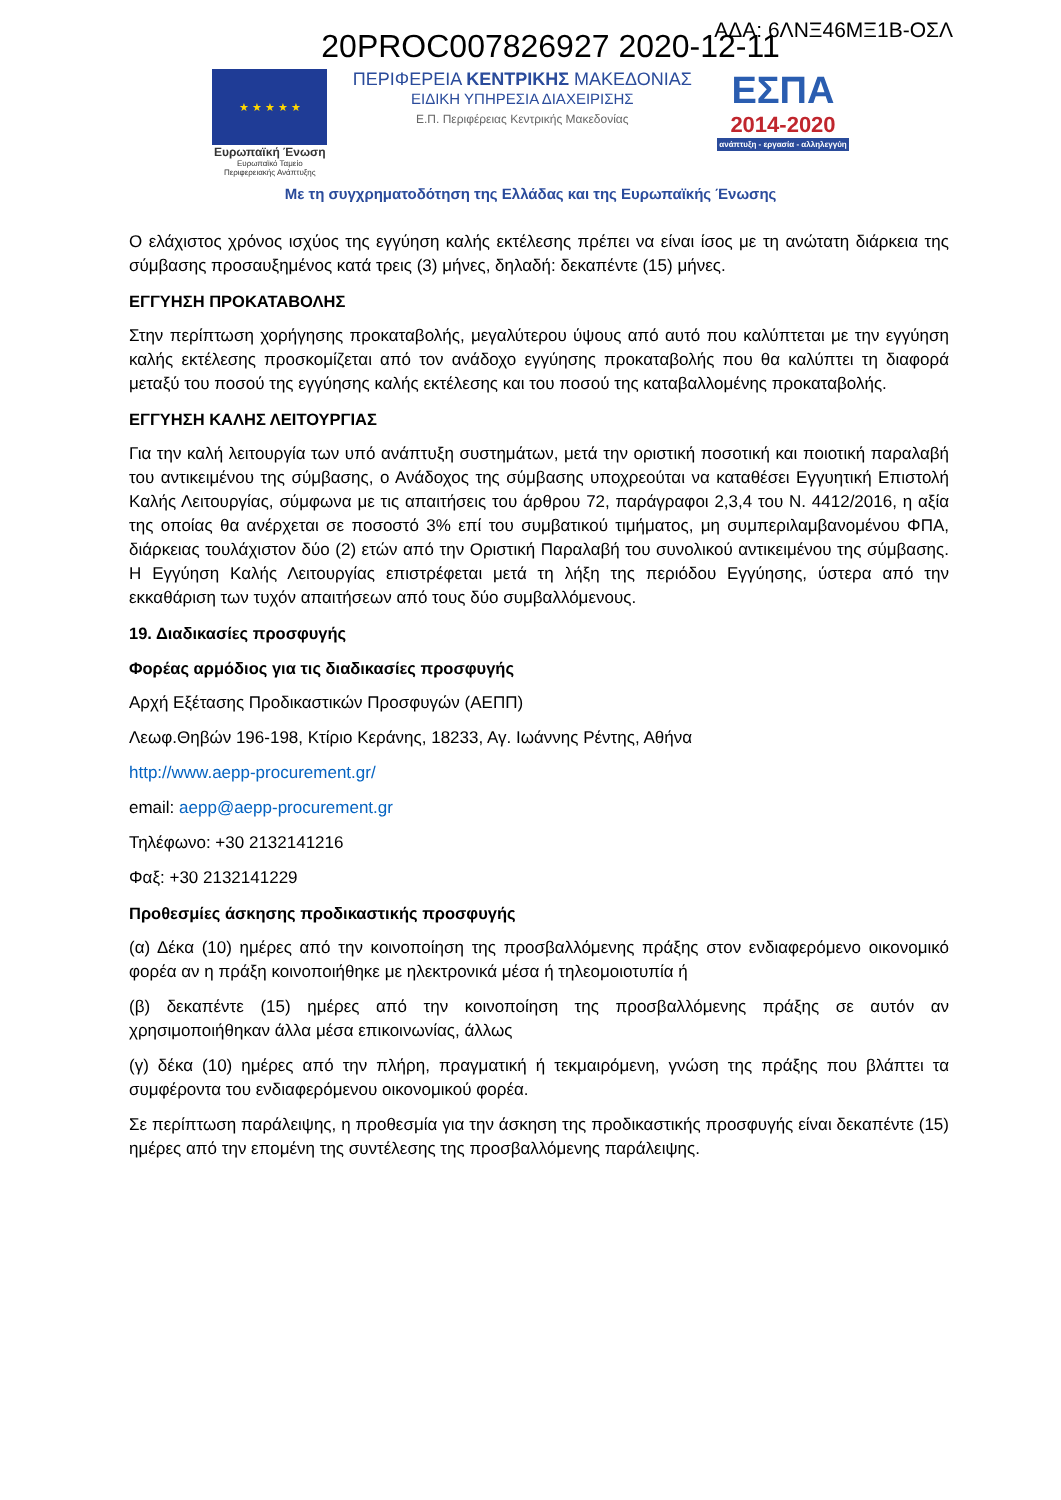ΑΔΑ: 6ΛΝΞ46ΜΞ1Β-ΟΣΛ
20PROC007826927 2020-12-11
★ ★ ★ ★ ★
Ευρωπαϊκή Ένωση
Ευρωπαϊκό Ταμείο
Περιφερειακής Ανάπτυξης
ΠΕΡΙΦΕΡΕΙΑ ΚΕΝΤΡΙΚΗΣ ΜΑΚΕΔΟΝΙΑΣ
ΕΙΔΙΚΗ ΥΠΗΡΕΣΙΑ ΔΙΑΧΕΙΡΙΣΗΣ
Ε.Π. Περιφέρειας Κεντρικής Μακεδονίας
ΕΣΠΑ
2014-2020
ανάπτυξη - εργασία - αλληλεγγύη
Με τη συγχρηματοδότηση της Ελλάδας και της Ευρωπαϊκής Ένωσης
Ο ελάχιστος χρόνος ισχύος της εγγύηση καλής εκτέλεσης πρέπει να είναι ίσος με τη ανώτατη διάρκεια της σύμβασης προσαυξημένος κατά τρεις (3) μήνες, δηλαδή: δεκαπέντε (15) μήνες.
ΕΓΓΥΗΣΗ ΠΡΟΚΑΤΑΒΟΛΗΣ
Στην περίπτωση χορήγησης προκαταβολής, μεγαλύτερου ύψους από αυτό που καλύπτεται με την εγγύηση καλής εκτέλεσης προσκομίζεται από τον ανάδοχο εγγύησης προκαταβολής που θα καλύπτει τη διαφορά μεταξύ του ποσού της εγγύησης καλής εκτέλεσης και του ποσού της καταβαλλομένης προκαταβολής.
ΕΓΓΥΗΣΗ ΚΑΛΗΣ ΛΕΙΤΟΥΡΓΙΑΣ
Για την καλή λειτουργία των υπό ανάπτυξη συστημάτων, μετά την οριστική ποσοτική και ποιοτική παραλαβή του αντικειμένου της σύμβασης, ο Ανάδοχος της σύμβασης υποχρεούται να καταθέσει Εγγυητική Επιστολή Καλής Λειτουργίας, σύμφωνα με τις απαιτήσεις του άρθρου 72, παράγραφοι 2,3,4 του Ν. 4412/2016, η αξία της οποίας θα ανέρχεται σε ποσοστό 3% επί του συμβατικού τιμήματος, μη συμπεριλαμβανομένου ΦΠΑ, διάρκειας τουλάχιστον δύο (2) ετών από την Οριστική Παραλαβή του συνολικού αντικειμένου της σύμβασης. Η Εγγύηση Καλής Λειτουργίας επιστρέφεται μετά τη λήξη της περιόδου Εγγύησης, ύστερα από την εκκαθάριση των τυχόν απαιτήσεων από τους δύο συμβαλλόμενους.
19. Διαδικασίες προσφυγής
Φορέας αρμόδιος για τις διαδικασίες προσφυγής
Αρχή Εξέτασης Προδικαστικών Προσφυγών (ΑΕΠΠ)
Λεωφ.Θηβών 196-198, Κτίριο Κεράνης, 18233, Αγ. Ιωάννης Ρέντης, Αθήνα
http://www.aepp-procurement.gr/
email: aepp@aepp-procurement.gr
Τηλέφωνο: +30 2132141216
Φαξ: +30 2132141229
Προθεσμίες άσκησης προδικαστικής προσφυγής
(α) Δέκα (10) ημέρες από την κοινοποίηση της προσβαλλόμενης πράξης στον ενδιαφερόμενο οικονομικό φορέα αν η πράξη κοινοποιήθηκε με ηλεκτρονικά μέσα ή τηλεομοιοτυπία ή
(β) δεκαπέντε (15) ημέρες από την κοινοποίηση της προσβαλλόμενης πράξης σε αυτόν αν χρησιμοποιήθηκαν άλλα μέσα επικοινωνίας, άλλως
(γ) δέκα (10) ημέρες από την πλήρη, πραγματική ή τεκμαιρόμενη, γνώση της πράξης που βλάπτει τα συμφέροντα του ενδιαφερόμενου οικονομικού φορέα.
Σε περίπτωση παράλειψης, η προθεσμία για την άσκηση της προδικαστικής προσφυγής είναι δεκαπέντε (15) ημέρες από την επομένη της συντέλεσης της προσβαλλόμενης παράλειψης.